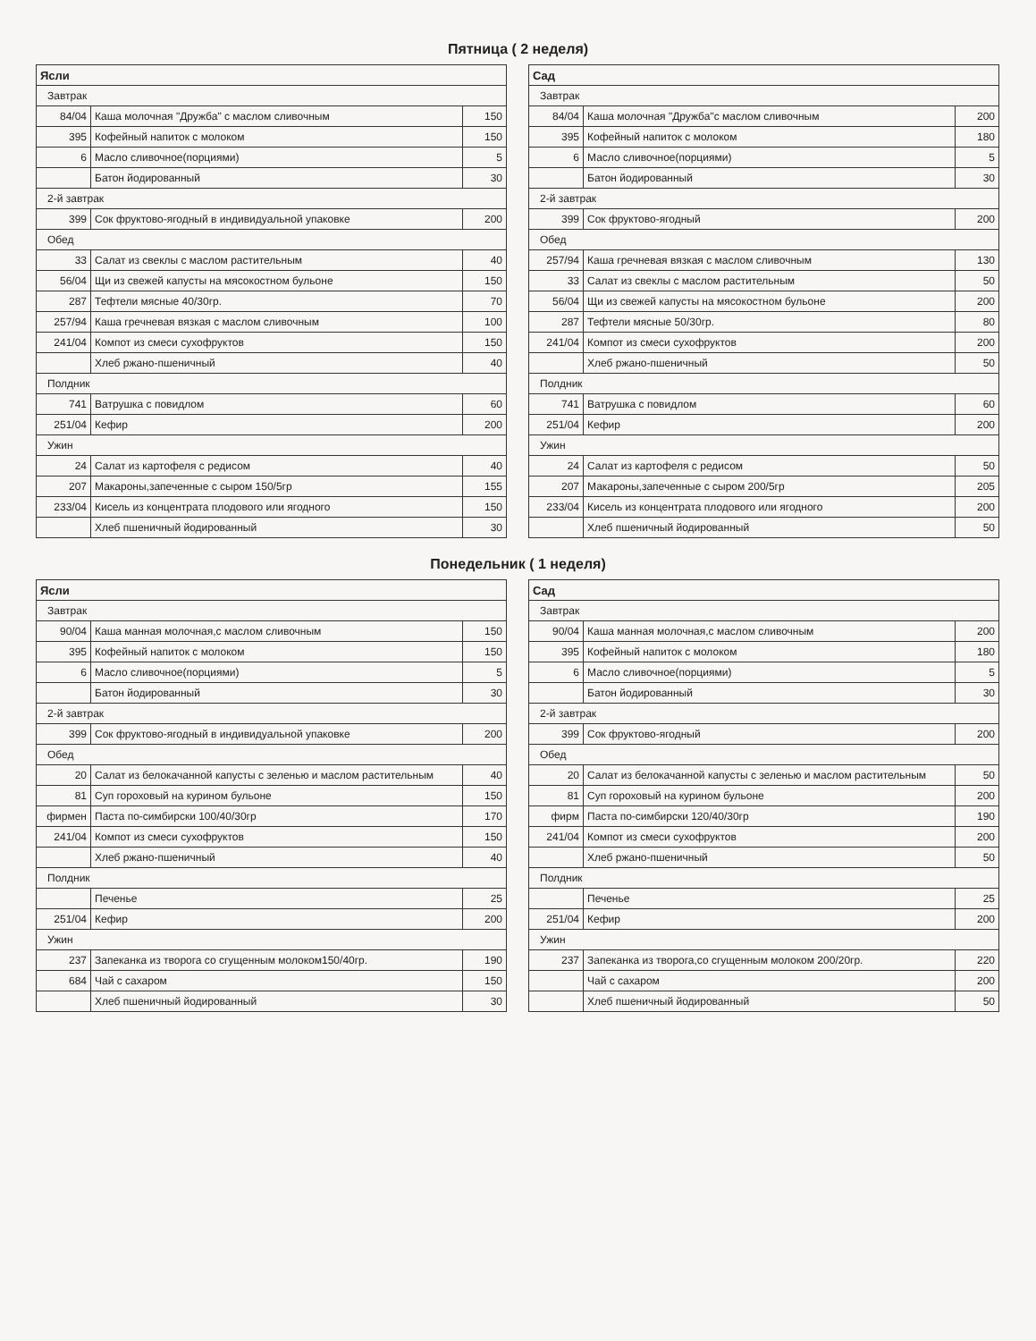Пятница ( 2 неделя)
| Ясли | | |
| --- | --- | --- |
| Завтрак | | |
| 84/04 | Каша молочная "Дружба" с маслом сливочным | 150 |
| 395 | Кофейный напиток с молоком | 150 |
| 6 | Масло сливочное(порциями) | 5 |
| | Батон йодированный | 30 |
| 2-й завтрак | | |
| 399 | Сок фруктово-ягодный в индивидуальной упаковке | 200 |
| Обед | | |
| 33 | Салат из свеклы с маслом растительным | 40 |
| 56/04 | Щи из свежей капусты на мясокостном бульоне | 150 |
| 287 | Тефтели мясные 40/30гр. | 70 |
| 257/94 | Каша гречневая вязкая с маслом сливочным | 100 |
| 241/04 | Компот из смеси сухофруктов | 150 |
| | Хлеб ржано-пшеничный | 40 |
| Полдник | | |
| 741 | Ватрушка с повидлом | 60 |
| 251/04 | Кефир | 200 |
| Ужин | | |
| 24 | Салат из картофеля с редисом | 40 |
| 207 | Макароны,запеченные с сыром 150/5гр | 155 |
| 233/04 | Кисель из концентрата плодового или ягодного | 150 |
| | Хлеб пшеничный йодированный | 30 |
| Сад | | |
| --- | --- | --- |
| Завтрак | | |
| 84/04 | Каша молочная "Дружба"с маслом сливочным | 200 |
| 395 | Кофейный напиток с молоком | 180 |
| 6 | Масло сливочное(порциями) | 5 |
| | Батон йодированный | 30 |
| 2-й завтрак | | |
| 399 | Сок фруктово-ягодный | 200 |
| Обед | | |
| 257/94 | Каша гречневая вязкая с маслом сливочным | 130 |
| 33 | Салат из свеклы с маслом растительным | 50 |
| 56/04 | Щи из свежей капусты на мясокостном бульоне | 200 |
| 287 | Тефтели мясные 50/30гр. | 80 |
| 241/04 | Компот из смеси сухофруктов | 200 |
| | Хлеб ржано-пшеничный | 50 |
| Полдник | | |
| 741 | Ватрушка с повидлом | 60 |
| 251/04 | Кефир | 200 |
| Ужин | | |
| 24 | Салат из картофеля с редисом | 50 |
| 207 | Макароны,запеченные с сыром 200/5гр | 205 |
| 233/04 | Кисель из концентрата плодового или ягодного | 200 |
| | Хлеб пшеничный йодированный | 50 |
Понедельник ( 1 неделя)
| Ясли | | |
| --- | --- | --- |
| Завтрак | | |
| 90/04 | Каша манная молочная,с маслом сливочным | 150 |
| 395 | Кофейный напиток с молоком | 150 |
| 6 | Масло сливочное(порциями) | 5 |
| | Батон йодированный | 30 |
| 2-й завтрак | | |
| 399 | Сок фруктово-ягодный в индивидуальной упаковке | 200 |
| Обед | | |
| 20 | Салат из белокачанной капусты с зеленью и маслом растительным | 40 |
| 81 | Суп гороховый на курином бульоне | 150 |
| фирмен | Паста по-симбирски 100/40/30гр | 170 |
| 241/04 | Компот из смеси сухофруктов | 150 |
| | Хлеб ржано-пшеничный | 40 |
| Полдник | | |
| | Печенье | 25 |
| 251/04 | Кефир | 200 |
| Ужин | | |
| 237 | Запеканка из творога со сгущенным молоком150/40гр. | 190 |
| 684 | Чай с сахаром | 150 |
| | Хлеб пшеничный йодированный | 30 |
| Сад | | |
| --- | --- | --- |
| Завтрак | | |
| 90/04 | Каша манная молочная,с маслом сливочным | 200 |
| 395 | Кофейный напиток с молоком | 180 |
| 6 | Масло сливочное(порциями) | 5 |
| | Батон йодированный | 30 |
| 2-й завтрак | | |
| 399 | Сок фруктово-ягодный | 200 |
| Обед | | |
| 20 | Салат из белокачанной капусты с зеленью и маслом растительным | 50 |
| 81 | Суп гороховый на курином бульоне | 200 |
| фирм | Паста по-симбирски 120/40/30гр | 190 |
| 241/04 | Компот из смеси сухофруктов | 200 |
| | Хлеб ржано-пшеничный | 50 |
| Полдник | | |
| | Печенье | 25 |
| 251/04 | Кефир | 200 |
| Ужин | | |
| 237 | Запеканка из творога,со сгущенным молоком 200/20гр. | 220 |
| | Чай с сахаром | 200 |
| | Хлеб пшеничный йодированный | 50 |